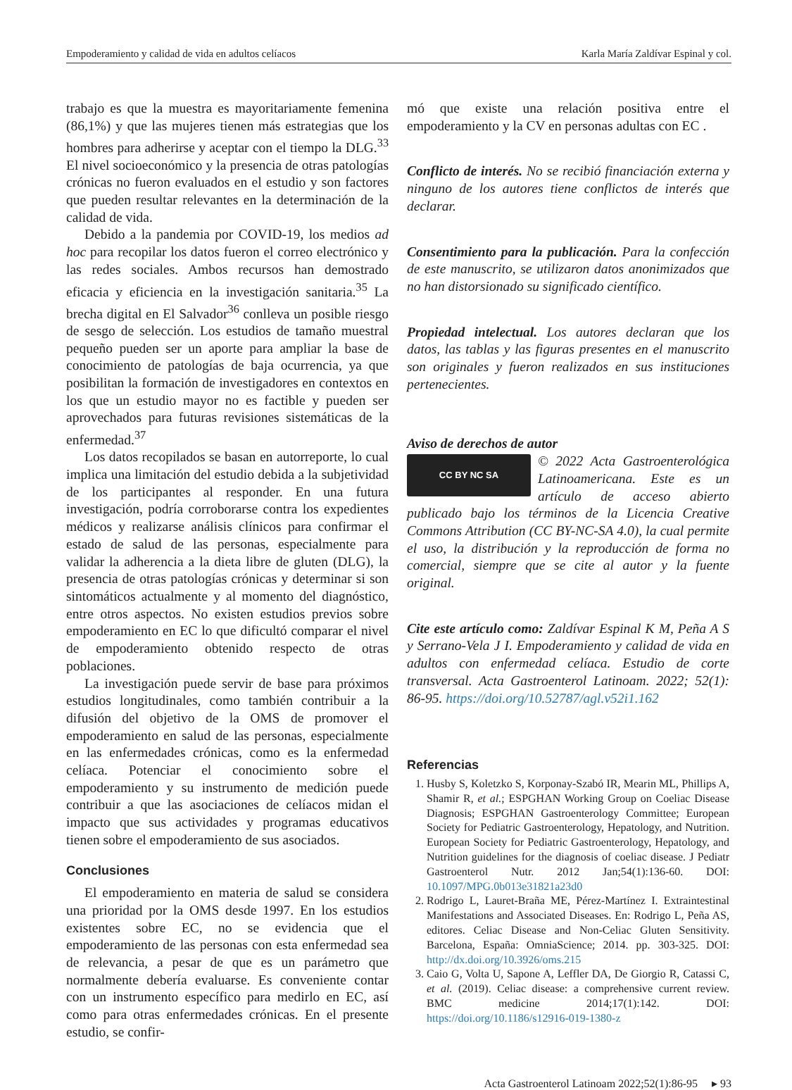Empoderamiento y calidad de vida en adultos celíacos Karla María Zaldívar Espinal y col.
trabajo es que la muestra es mayoritariamente femenina (86,1%) y que las mujeres tienen más estrategias que los hombres para adherirse y aceptar con el tiempo la DLG.<sup>33</sup> El nivel socioeconómico y la presencia de otras patologías crónicas no fueron evaluados en el estudio y son factores que pueden resultar relevantes en la determinación de la calidad de vida.
Debido a la pandemia por COVID-19, los medios ad hoc para recopilar los datos fueron el correo electrónico y las redes sociales. Ambos recursos han demostrado eficacia y eficiencia en la investigación sanitaria.<sup>35</sup> La brecha digital en El Salvador<sup>36</sup> conlleva un posible riesgo de sesgo de selección. Los estudios de tamaño muestral pequeño pueden ser un aporte para ampliar la base de conocimiento de patologías de baja ocurrencia, ya que posibilitan la formación de investigadores en contextos en los que un estudio mayor no es factible y pueden ser aprovechados para futuras revisiones sistemáticas de la enfermedad.<sup>37</sup>
Los datos recopilados se basan en autorreporte, lo cual implica una limitación del estudio debida a la subjetividad de los participantes al responder. En una futura investigación, podría corroborarse contra los expedientes médicos y realizarse análisis clínicos para confirmar el estado de salud de las personas, especialmente para validar la adherencia a la dieta libre de gluten (DLG), la presencia de otras patologías crónicas y determinar si son sintomáticos actualmente y al momento del diagnóstico, entre otros aspectos. No existen estudios previos sobre empoderamiento en EC lo que dificultó comparar el nivel de empoderamiento obtenido respecto de otras poblaciones.
La investigación puede servir de base para próximos estudios longitudinales, como también contribuir a la difusión del objetivo de la OMS de promover el empoderamiento en salud de las personas, especialmente en las enfermedades crónicas, como es la enfermedad celíaca. Potenciar el conocimiento sobre el empoderamiento y su instrumento de medición puede contribuir a que las asociaciones de celíacos midan el impacto que sus actividades y programas educativos tienen sobre el empoderamiento de sus asociados.
Conclusiones
El empoderamiento en materia de salud se considera una prioridad por la OMS desde 1997. En los estudios existentes sobre EC, no se evidencia que el empoderamiento de las personas con esta enfermedad sea de relevancia, a pesar de que es un parámetro que normalmente debería evaluarse. Es conveniente contar con un instrumento específico para medirlo en EC, así como para otras enfermedades crónicas. En el presente estudio, se confir-
mó que existe una relación positiva entre el empoderamiento y la CV en personas adultas con EC .
Conflicto de interés. No se recibió financiación externa y ninguno de los autores tiene conflictos de interés que declarar.
Consentimiento para la publicación. Para la confección de este manuscrito, se utilizaron datos anonimizados que no han distorsionado su significado científico.
Propiedad intelectual. Los autores declaran que los datos, las tablas y las figuras presentes en el manuscrito son originales y fueron realizados en sus instituciones pertenecientes.
Aviso de derechos de autor
CC BY NC SA © 2022 Acta Gastroenterológica Latinoamericana. Este es un artículo de acceso abierto publicado bajo los términos de la Licencia Creative Commons Attribution (CC BY-NC-SA 4.0), la cual permite el uso, la distribución y la reproducción de forma no comercial, siempre que se cite al autor y la fuente original.
Cite este artículo como: Zaldívar Espinal K M, Peña A S y Serrano-Vela J I. Empoderamiento y calidad de vida en adultos con enfermedad celíaca. Estudio de corte transversal. Acta Gastroenterol Latinoam. 2022; 52(1): 86-95. https://doi.org/10.52787/agl.v52i1.162
Referencias
1. Husby S, Koletzko S, Korponay-Szabó IR, Mearin ML, Phillips A, Shamir R, et al.; ESPGHAN Working Group on Coeliac Disease Diagnosis; ESPGHAN Gastroenterology Committee; European Society for Pediatric Gastroenterology, Hepatology, and Nutrition. European Society for Pediatric Gastroenterology, Hepatology, and Nutrition guidelines for the diagnosis of coeliac disease. J Pediatr Gastroenterol Nutr. 2012 Jan;54(1):136-60. DOI: 10.1097/MPG.0b013e31821a23d0
2. Rodrigo L, Lauret-Braña ME, Pérez-Martínez I. Extraintestinal Manifestations and Associated Diseases. En: Rodrigo L, Peña AS, editores. Celiac Disease and Non-Celiac Gluten Sensitivity. Barcelona, España: OmniaScience; 2014. pp. 303-325. DOI: http://dx.doi.org/10.3926/oms.215
3. Caio G, Volta U, Sapone A, Leffler DA, De Giorgio R, Catassi C, et al. (2019). Celiac disease: a comprehensive current review. BMC medicine 2014;17(1):142. DOI: https://doi.org/10.1186/s12916-019-1380-z
Acta Gastroenterol Latinoam 2022;52(1):86-95 ▸ 93